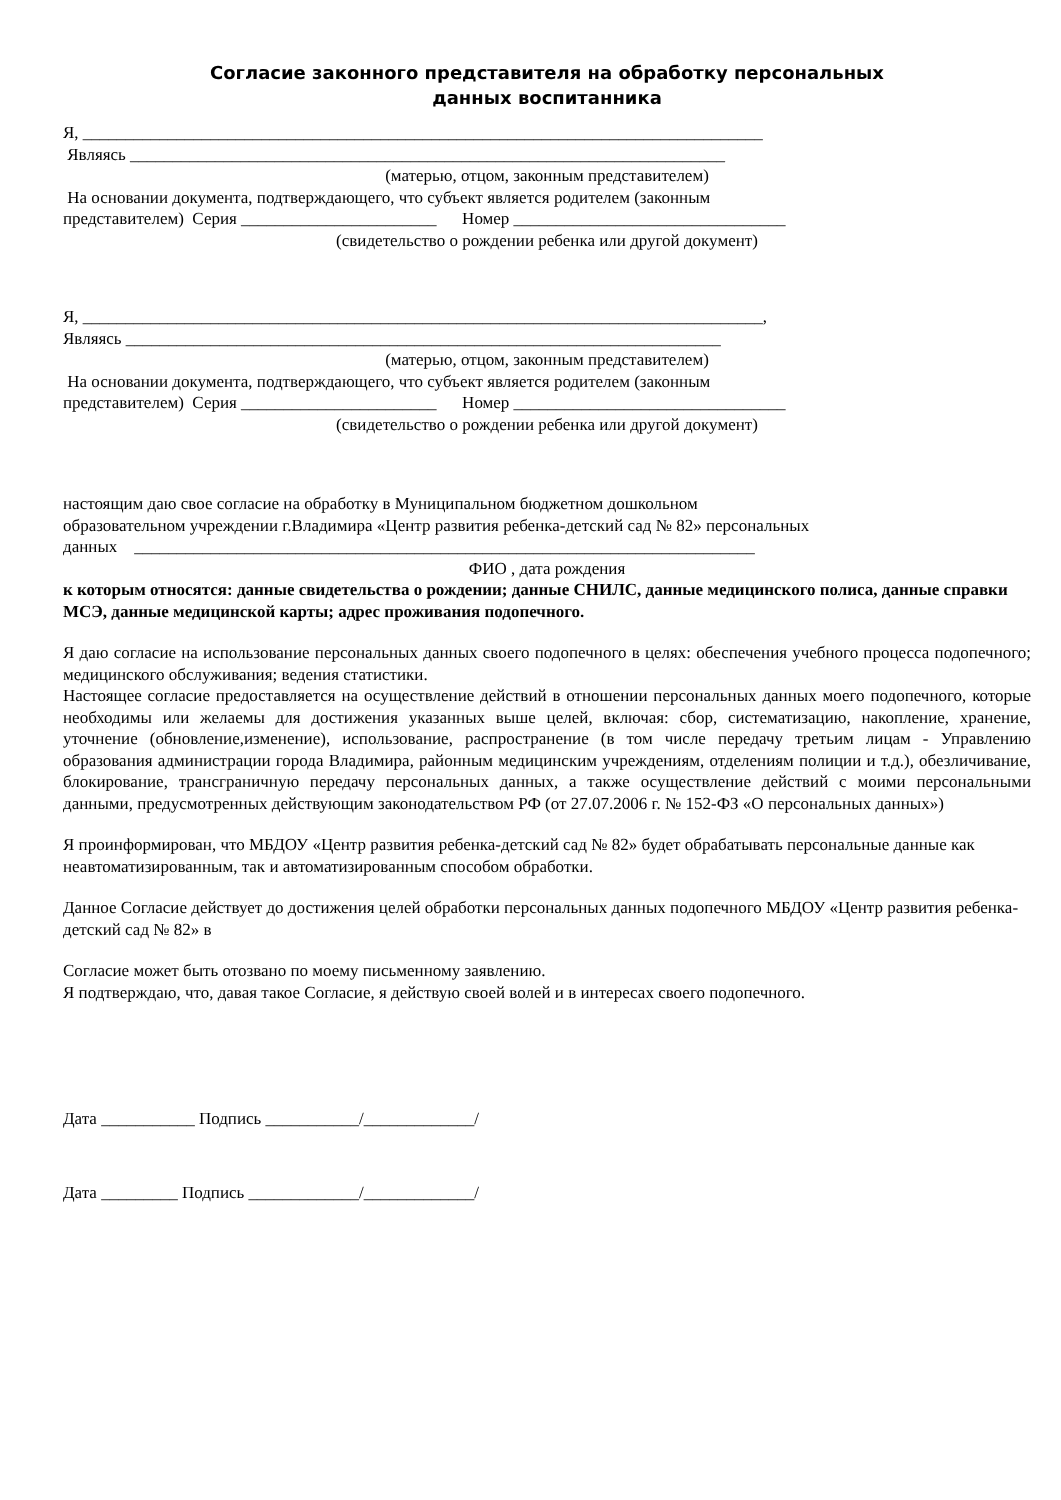Согласие законного представителя на обработку персональных
данных воспитанника
Я, ________________________________________________________________________________
Являясь ______________________________________________________________________
(матерью, отцом, законным представителем)
На основании документа, подтверждающего, что субъект является родителем (законным
представителем) Серия _______________________ Номер ________________________________
(свидетельство о рождении ребенка или другой документ)
Я, ________________________________________________________________________________,
Являясь ______________________________________________________________________
(матерью, отцом, законным представителем)
На основании документа, подтверждающего, что субъект является родителем (законным
представителем) Серия _______________________ Номер ________________________________
(свидетельство о рождении ребенка или другой документ)
настоящим даю свое согласие на обработку в Муниципальном бюджетном дошкольном
образовательном учреждении г.Владимира «Центр развития ребенка-детский сад № 82» персональных
данных _________________________________________________________________________
ФИО , дата рождения
к которым относятся: данные свидетельства о рождении; данные СНИЛС, данные медицинского полиса, данные справки МСЭ, данные медицинской карты; адрес проживания подопечного.
Я даю согласие на использование персональных данных своего подопечного в целях: обеспечения учебного процесса подопечного; медицинского обслуживания; ведения статистики.
Настоящее согласие предоставляется на осуществление действий в отношении персональных данных моего подопечного, которые необходимы или желаемы для достижения указанных выше целей, включая: сбор, систематизацию, накопление, хранение, уточнение (обновление,изменение), использование, распространение (в том числе передачу третьим лицам - Управлению образования администрации города Владимира, районным медицинским учреждениям, отделениям полиции и т.д.), обезличивание, блокирование, трансграничную передачу персональных данных, а также осуществление действий с моими персональными данными, предусмотренных действующим законодательством РФ (от 27.07.2006 г. № 152-ФЗ «О персональных данных»)
Я проинформирован, что МБДОУ «Центр развития ребенка-детский сад № 82» будет обрабатывать персональные данные как неавтоматизированным, так и автоматизированным способом обработки.
Данное Согласие действует до достижения целей обработки персональных данных подопечного МБДОУ «Центр развития ребенка-детский сад № 82» в
Согласие может быть отозвано по моему письменному заявлению.
Я подтверждаю, что, давая такое Согласие, я действую своей волей и в интересах своего подопечного.
Дата ___________ Подпись ___________/_____________/
Дата _________ Подпись _____________/_____________/